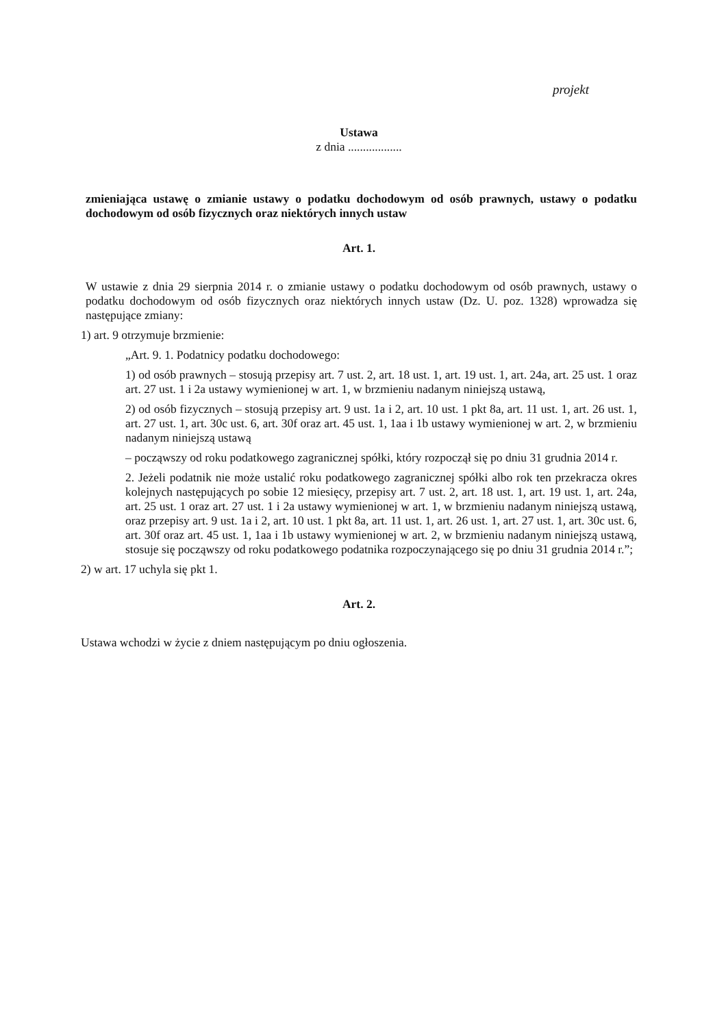projekt
Ustawa
z dnia ..................
zmieniająca ustawę o zmianie ustawy o podatku dochodowym od osób prawnych, ustawy o podatku dochodowym od osób fizycznych oraz niektórych innych ustaw
Art. 1.
W ustawie z dnia 29 sierpnia 2014 r. o zmianie ustawy o podatku dochodowym od osób prawnych, ustawy o podatku dochodowym od osób fizycznych oraz niektórych innych ustaw (Dz. U. poz. 1328) wprowadza się następujące zmiany:
1) art. 9 otrzymuje brzmienie:
„Art. 9. 1. Podatnicy podatku dochodowego:
1) od osób prawnych – stosują przepisy art. 7 ust. 2, art. 18 ust. 1, art. 19 ust. 1, art. 24a, art. 25 ust. 1 oraz art. 27 ust. 1 i 2a ustawy wymienionej w art. 1, w brzmieniu nadanym niniejszą ustawą,
2) od osób fizycznych – stosują przepisy art. 9 ust. 1a i 2, art. 10 ust. 1 pkt 8a, art. 11 ust. 1, art. 26 ust. 1, art. 27 ust. 1, art. 30c ust. 6, art. 30f oraz art. 45 ust. 1, 1aa i 1b ustawy wymienionej w art. 2, w brzmieniu nadanym niniejszą ustawą
– począwszy od roku podatkowego zagranicznej spółki, który rozpoczął się po dniu 31 grudnia 2014 r.
2. Jeżeli podatnik nie może ustalić roku podatkowego zagranicznej spółki albo rok ten przekracza okres kolejnych następujących po sobie 12 miesięcy, przepisy art. 7 ust. 2, art. 18 ust. 1, art. 19 ust. 1, art. 24a, art. 25 ust. 1 oraz art. 27 ust. 1 i 2a ustawy wymienionej w art. 1, w brzmieniu nadanym niniejszą ustawą, oraz przepisy art. 9 ust. 1a i 2, art. 10 ust. 1 pkt 8a, art. 11 ust. 1, art. 26 ust. 1, art. 27 ust. 1, art. 30c ust. 6, art. 30f oraz art. 45 ust. 1, 1aa i 1b ustawy wymienionej w art. 2, w brzmieniu nadanym niniejszą ustawą, stosuje się począwszy od roku podatkowego podatnika rozpoczynającego się po dniu 31 grudnia 2014 r.”;
2) w art. 17 uchyla się pkt 1.
Art. 2.
Ustawa wchodzi w życie z dniem następującym po dniu ogłoszenia.